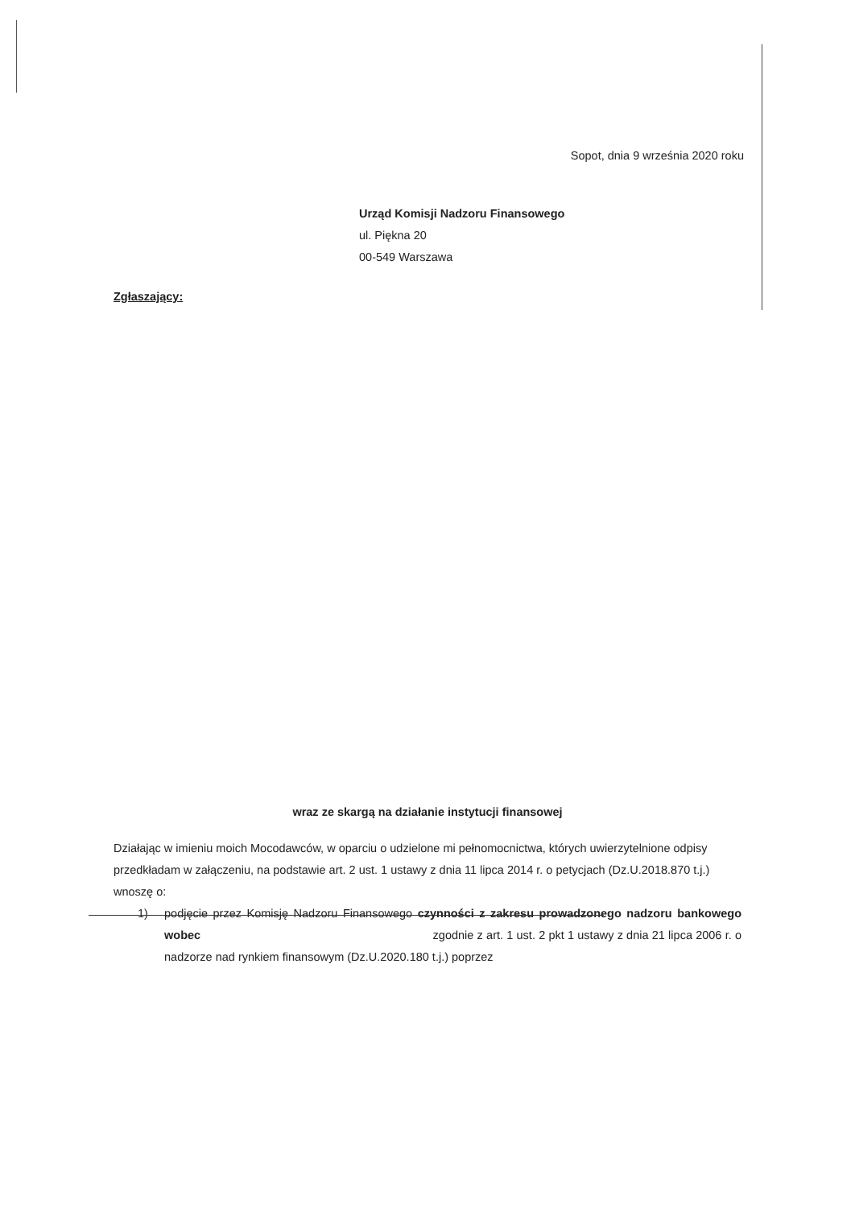Sopot, dnia 9 września 2020 roku
Urząd Komisji Nadzoru Finansowego
ul. Piękna 20
00-549 Warszawa
Zgłaszający:
wraz ze skargą na działanie instytucji finansowej
Działając w imieniu moich Mocodawców, w oparciu o udzielone mi pełnomocnictwa, których uwierzytelnione odpisy przedkładam w załączeniu, na podstawie art. 2 ust. 1 ustawy z dnia 11 lipca 2014 r. o petycjach (Dz.U.2018.870 t.j.) wnoszę o:
1) podjęcie przez Komisję Nadzoru Finansowego czynności z zakresu prowadzonego nadzoru bankowego wobec zgodnie z art. 1 ust. 2 pkt 1 ustawy z dnia 21 lipca 2006 r. o nadzorze nad rynkiem finansowym (Dz.U.2020.180 t.j.) poprzez